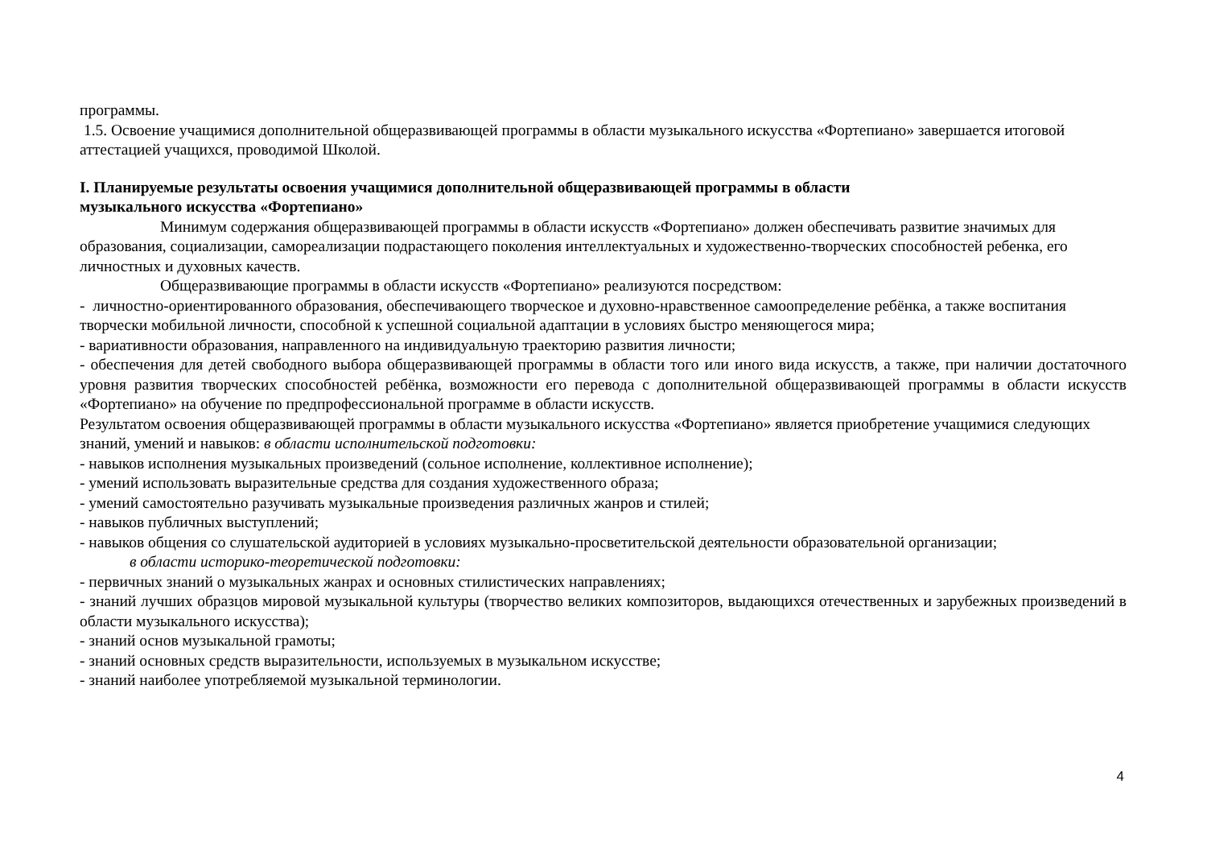программы.
1.5. Освоение учащимися дополнительной общеразвивающей программы в области музыкального искусства «Фортепиано» завершается итоговой аттестацией учащихся, проводимой Школой.
I. Планируемые результаты освоения учащимися дополнительной общеразвивающей программы в области
музыкального искусства «Фортепиано»
Минимум содержания общеразвивающей программы в области искусств «Фортепиано» должен обеспечивать развитие значимых для образования, социализации, самореализации подрастающего поколения интеллектуальных и художественно-творческих способностей ребенка, его личностных и духовных качеств.
Общеразвивающие программы в области искусств «Фортепиано» реализуются посредством:
- личностно-ориентированного образования, обеспечивающего творческое и духовно-нравственное самоопределение ребёнка, а также воспитания творчески мобильной личности, способной к успешной социальной адаптации в условиях быстро меняющегося мира;
- вариативности образования, направленного на индивидуальную траекторию развития личности;
- обеспечения для детей свободного выбора общеразвивающей программы в области того или иного вида искусств, а также, при наличии достаточного уровня развития творческих способностей ребёнка, возможности его перевода с дополнительной общеразвивающей программы в области искусств «Фортепиано» на обучение по предпрофессиональной программе в области искусств.
Результатом освоения общеразвивающей программы в области музыкального искусства «Фортепиано» является приобретение учащимися следующих знаний, умений и навыков: в области исполнительской подготовки:
- навыков исполнения музыкальных произведений (сольное исполнение, коллективное исполнение);
- умений использовать выразительные средства для создания художественного образа;
- умений самостоятельно разучивать музыкальные произведения различных жанров и стилей;
- навыков публичных выступлений;
- навыков общения со слушательской аудиторией в условиях музыкально-просветительской деятельности образовательной организации;
в области историко-теоретической подготовки:
- первичных знаний о музыкальных жанрах и основных стилистических направлениях;
- знаний лучших образцов мировой музыкальной культуры (творчество великих композиторов, выдающихся отечественных и зарубежных произведений в области музыкального искусства);
- знаний основ музыкальной грамоты;
- знаний основных средств выразительности, используемых в музыкальном искусстве;
- знаний наиболее употребляемой музыкальной терминологии.
4